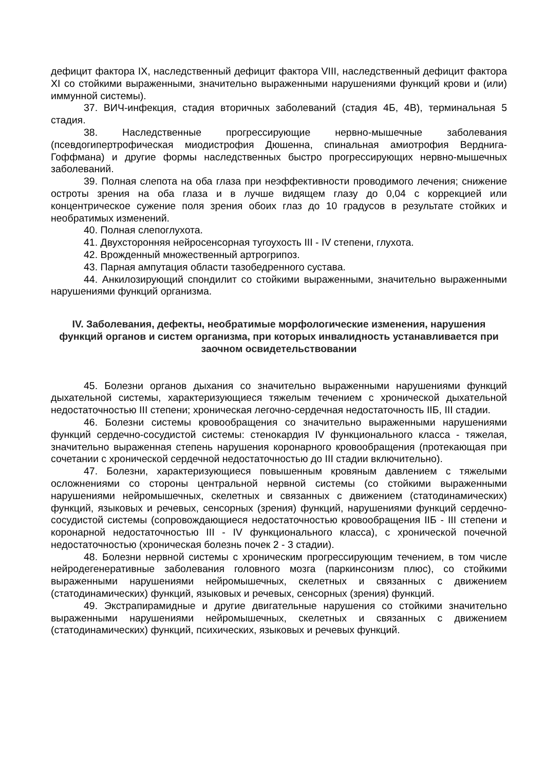дефицит фактора IX, наследственный дефицит фактора VIII, наследственный дефицит фактора XI со стойкими выраженными, значительно выраженными нарушениями функций крови и (или) иммунной системы).
37. ВИЧ-инфекция, стадия вторичных заболеваний (стадия 4Б, 4В), терминальная 5 стадия.
38. Наследственные прогрессирующие нервно-мышечные заболевания (псевдогипертрофическая миодистрофия Дюшенна, спинальная амиотрофия Верднига-Гоффмана) и другие формы наследственных быстро прогрессирующих нервно-мышечных заболеваний.
39. Полная слепота на оба глаза при неэффективности проводимого лечения; снижение остроты зрения на оба глаза и в лучше видящем глазу до 0,04 с коррекцией или концентрическое сужение поля зрения обоих глаз до 10 градусов в результате стойких и необратимых изменений.
40. Полная слепоглухота.
41. Двухсторонняя нейросенсорная тугоухость III - IV степени, глухота.
42. Врожденный множественный артрогрипоз.
43. Парная ампутация области тазобедренного сустава.
44. Анкилозирующий спондилит со стойкими выраженными, значительно выраженными нарушениями функций организма.
IV. Заболевания, дефекты, необратимые морфологические изменения, нарушения функций органов и систем организма, при которых инвалидность устанавливается при заочном освидетельствовании
45. Болезни органов дыхания со значительно выраженными нарушениями функций дыхательной системы, характеризующиеся тяжелым течением с хронической дыхательной недостаточностью III степени; хроническая легочно-сердечная недостаточность IIБ, III стадии.
46. Болезни системы кровообращения со значительно выраженными нарушениями функций сердечно-сосудистой системы: стенокардия IV функционального класса - тяжелая, значительно выраженная степень нарушения коронарного кровообращения (протекающая при сочетании с хронической сердечной недостаточностью до III стадии включительно).
47. Болезни, характеризующиеся повышенным кровяным давлением с тяжелыми осложнениями со стороны центральной нервной системы (со стойкими выраженными нарушениями нейромышечных, скелетных и связанных с движением (статодинамических) функций, языковых и речевых, сенсорных (зрения) функций, нарушениями функций сердечно-сосудистой системы (сопровождающиеся недостаточностью кровообращения IIБ - III степени и коронарной недостаточностью III - IV функционального класса), с хронической почечной недостаточностью (хроническая болезнь почек 2 - 3 стадии).
48. Болезни нервной системы с хроническим прогрессирующим течением, в том числе нейродегенеративные заболевания головного мозга (паркинсонизм плюс), со стойкими выраженными нарушениями нейромышечных, скелетных и связанных с движением (статодинамических) функций, языковых и речевых, сенсорных (зрения) функций.
49. Экстрапирамидные и другие двигательные нарушения со стойкими значительно выраженными нарушениями нейромышечных, скелетных и связанных с движением (статодинамических) функций, психических, языковых и речевых функций.